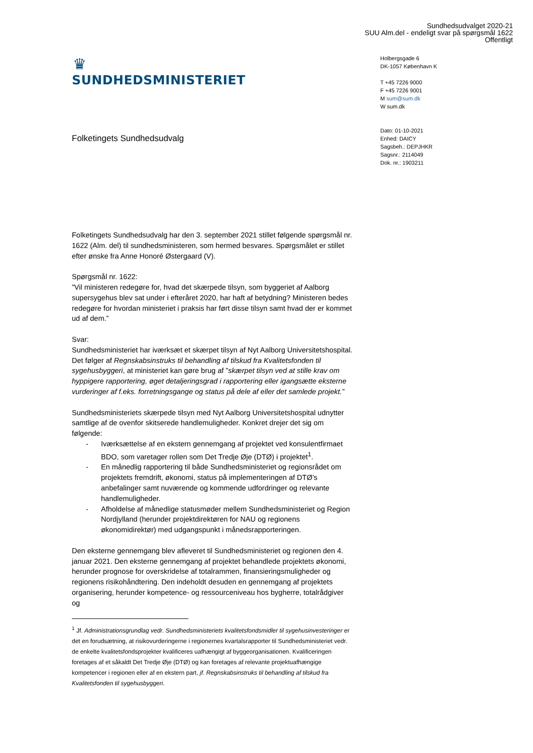Sundhedsudvalget 2020-21
SUU Alm.del - endeligt svar på spørgsmål 1622
Offentligt
♛
SUNDHEDSMINISTERIET
Holbergsgade 6
DK-1057 København K
T +45 7226 9000
F +45 7226 9001
M sum@sum.dk
W sum.dk
Dato: 01-10-2021
Enhed: DAICY
Sagsbeh.: DEPJHKR
Sagsnr.: 2114049
Dok. nr.: 1903211
Folketingets Sundhedsudvalg
Folketingets Sundhedsudvalg har den 3. september 2021 stillet følgende spørgsmål nr. 1622 (Alm. del) til sundhedsministeren, som hermed besvares. Spørgsmålet er stillet efter ønske fra Anne Honoré Østergaard (V).
Spørgsmål nr. 1622:
”Vil ministeren redegøre for, hvad det skærpede tilsyn, som byggeriet af Aalborg supersygehus blev sat under i efteråret 2020, har haft af betydning? Ministeren bedes redegøre for hvordan ministeriet i praksis har ført disse tilsyn samt hvad der er kommet ud af dem.”
Svar:
Sundhedsministeriet har iværksæt et skærpet tilsyn af Nyt Aalborg Universitetshospital. Det følger af Regnskabsinstruks til behandling af tilskud fra Kvalitetsfonden til sygehusbyggeri, at ministeriet kan gøre brug af ”skærpet tilsyn ved at stille krav om hyppigere rapportering, øget detaljeringsgrad i rapportering eller igangsætte eksterne vurderinger af f.eks. forretningsgange og status på dele af eller det samlede projekt.”
Sundhedsministeriets skærpede tilsyn med Nyt Aalborg Universitetshospital udnytter samtlige af de ovenfor skitserede handlemuligheder. Konkret drejer det sig om følgende:
- Iværksættelse af en ekstern gennemgang af projektet ved konsulentfirmaet BDO, som varetager rollen som Det Tredje Øje (DTØ) i projektet<sup>1</sup>.
- En månedlig rapportering til både Sundhedsministeriet og regionsrådet om projektets fremdrift, økonomi, status på implementeringen af DTØ’s anbefalinger samt nuværende og kommende udfordringer og relevante handlemuligheder.
- Afholdelse af månedlige statusmøder mellem Sundhedsministeriet og Region Nordjylland (herunder projektdirektøren for NAU og regionens økonomidirektør) med udgangspunkt i månedsrapporteringen.
Den eksterne gennemgang blev afleveret til Sundhedsministeriet og regionen den 4. januar 2021. Den eksterne gennemgang af projektet behandlede projektets økonomi, herunder prognose for overskridelse af totalrammen, finansieringsmuligheder og regionens risikohåndtering. Den indeholdt desuden en gennemgang af projektets organisering, herunder kompetence- og ressourceniveau hos bygherre, totalrådgiver og
<sup>1</sup> Jf. Administrationsgrundlag vedr. Sundhedsministeriets kvalitetsfondsmidler til sygehusinvesteringer er det en forudsætning, at risikovurderingerne i regionernes kvartalsrapporter til Sundhedsministeriet vedr. de enkelte kvalitetsfondsprojekter kvalificeres uafhængigt af byggeorganisationen. Kvalificeringen foretages af et såkaldt Det Tredje Øje (DTØ) og kan foretages af relevante projektuafhængige kompetencer i regionen eller af en ekstern part, jf. Regnskabsinstruks til behandling af tilskud fra Kvalitetsfonden til sygehusbyggeri.